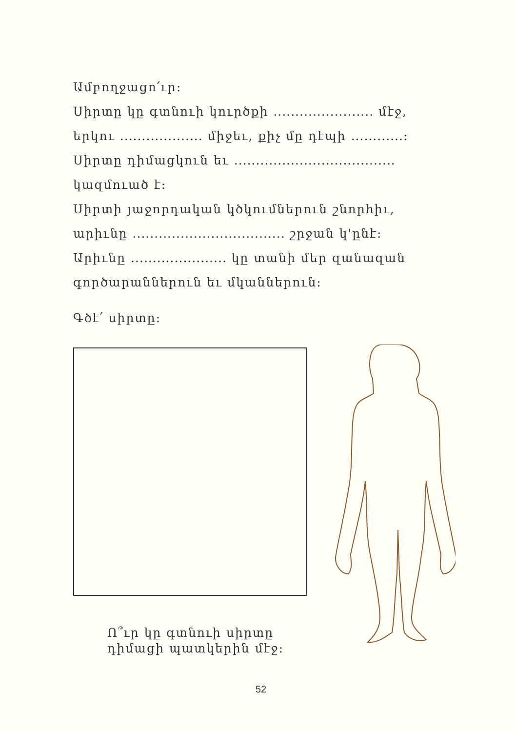Ամբողջացո՛ւր:
Սիրտը կը գտնուի կուրծքի ....................... մէջ,
երկու ................... միջեւ, քիչ մը դէպի ............:
Սիրտը դիմացկուն եւ .....................................
կազմուած է:
Սիրտի յաջորդական կծկումներուն շնորհիւ,
արիւնը ................................... շրջան կ'ընէ:
Արիւնը ...................... կը տանի մեր զանազան
գործարաններուն եւ մկաններուն:
Գծէ՛ սիրտը:
Ո՞ւր կը գտնուի սիրտը
դիմացի պատկերին մէջ:
52